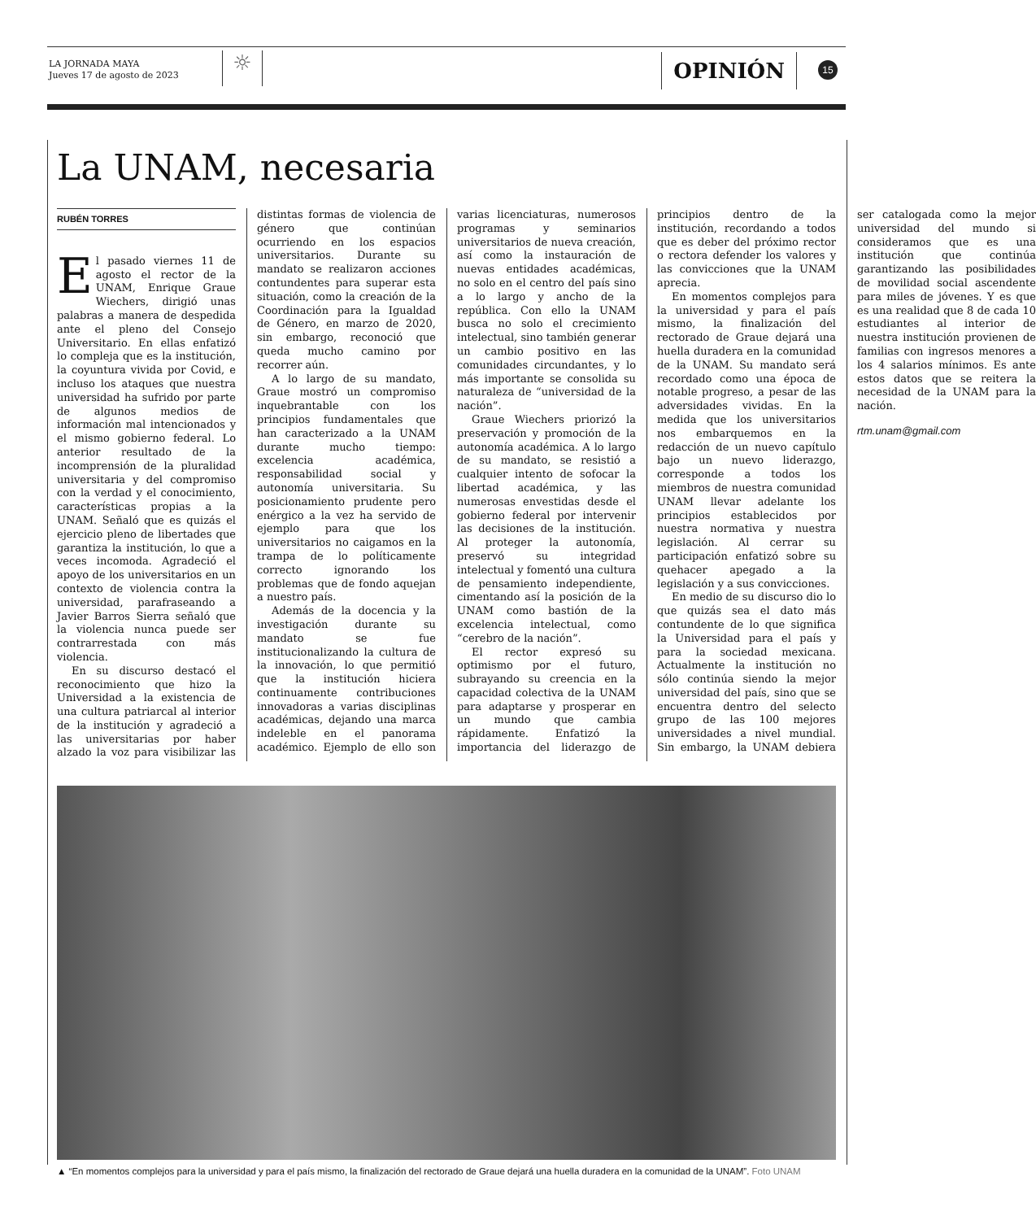LA JORNADA MAYA
Jueves 17 de agosto de 2023
☼ OPINIÓN 15
La UNAM, necesaria
RUBÉN TORRES
El pasado viernes 11 de agosto el rector de la UNAM, Enrique Graue Wiechers, dirigió unas palabras a manera de despedida ante el pleno del Consejo Universitario. En ellas enfatizó lo compleja que es la institución, la coyuntura vivida por Covid, e incluso los ataques que nuestra universidad ha sufrido por parte de algunos medios de información mal intencionados y el mismo gobierno federal. Lo anterior resultado de la incomprensión de la pluralidad universitaria y del compromiso con la verdad y el conocimiento, características propias a la UNAM. Señaló que es quizás el ejercicio pleno de libertades que garantiza la institución, lo que a veces incomoda. Agradeció el apoyo de los universitarios en un contexto de violencia contra la universidad, parafraseando a Javier Barros Sierra señaló que la violencia nunca puede ser contrarrestada con más violencia.
En su discurso destacó el reconocimiento que hizo la Universidad a la existencia de una cultura patriarcal al interior de la institución y agradeció a las universitarias por haber alzado la voz para visibilizar las distintas formas de violencia de género que continúan ocurriendo en los espacios universitarios. Durante su mandato se realizaron acciones contundentes para superar esta situación, como la creación de la Coordinación para la Igualdad de Género, en marzo de 2020, sin embargo, reconoció que queda mucho camino por recorrer aún.
A lo largo de su mandato, Graue mostró un compromiso inquebrantable con los principios fundamentales que han caracterizado a la UNAM durante mucho tiempo: excelencia académica, responsabilidad social y autonomía universitaria. Su posicionamiento prudente pero enérgico a la vez ha servido de ejemplo para que los universitarios no caigamos en la trampa de lo políticamente correcto ignorando los problemas que de fondo aquejan a nuestro país.
Además de la docencia y la investigación durante su mandato se fue institucionalizando la cultura de la innovación, lo que permitió que la institución hiciera continuamente contribuciones innovadoras a varias disciplinas académicas, dejando una marca indeleble en el panorama académico. Ejemplo de ello son varias licenciaturas, numerosos programas y seminarios universitarios de nueva creación, así como la instauración de nuevas entidades académicas, no solo en el centro del país sino a lo largo y ancho de la república. Con ello la UNAM busca no solo el crecimiento intelectual, sino también generar un cambio positivo en las comunidades circundantes, y lo más importante se consolida su naturaleza de “universidad de la nación”.
Graue Wiechers priorizó la preservación y promoción de la autonomía académica. A lo largo de su mandato, se resistió a cualquier intento de sofocar la libertad académica, y las numerosas envestidas desde el gobierno federal por intervenir las decisiones de la institución. Al proteger la autonomía, preservó su integridad intelectual y fomentó una cultura de pensamiento independiente, cimentando así la posición de la UNAM como bastión de la excelencia intelectual, como “cerebro de la nación”.
El rector expresó su optimismo por el futuro, subrayando su creencia en la capacidad colectiva de la UNAM para adaptarse y prosperar en un mundo que cambia rápidamente. Enfatizó la importancia del liderazgo de principios dentro de la institución, recordando a todos que es deber del próximo rector o rectora defender los valores y las convicciones que la UNAM aprecia.
En momentos complejos para la universidad y para el país mismo, la finalización del rectorado de Graue dejará una huella duradera en la comunidad de la UNAM. Su mandato será recordado como una época de notable progreso, a pesar de las adversidades vividas. En la medida que los universitarios nos embarquemos en la redacción de un nuevo capítulo bajo un nuevo liderazgo, corresponde a todos los miembros de nuestra comunidad UNAM llevar adelante los principios establecidos por nuestra normativa y nuestra legislación. Al cerrar su participación enfatizó sobre su quehacer apegado a la legislación y a sus convicciones.
En medio de su discurso dio lo que quizás sea el dato más contundente de lo que significa la Universidad para el país y para la sociedad mexicana. Actualmente la institución no sólo continúa siendo la mejor universidad del país, sino que se encuentra dentro del selecto grupo de las 100 mejores universidades a nivel mundial. Sin embargo, la UNAM debiera ser catalogada como la mejor universidad del mundo si consideramos que es una institución que continúa garantizando las posibilidades de movilidad social ascendente para miles de jóvenes. Y es que es una realidad que 8 de cada 10 estudiantes al interior de nuestra institución provienen de familias con ingresos menores a los 4 salarios mínimos. Es ante estos datos que se reitera la necesidad de la UNAM para la nación.
rtm.unam@gmail.com
▲ “En momentos complejos para la universidad y para el país mismo, la finalización del rectorado de Graue dejará una huella duradera en la comunidad de la UNAM”. Foto UNAM